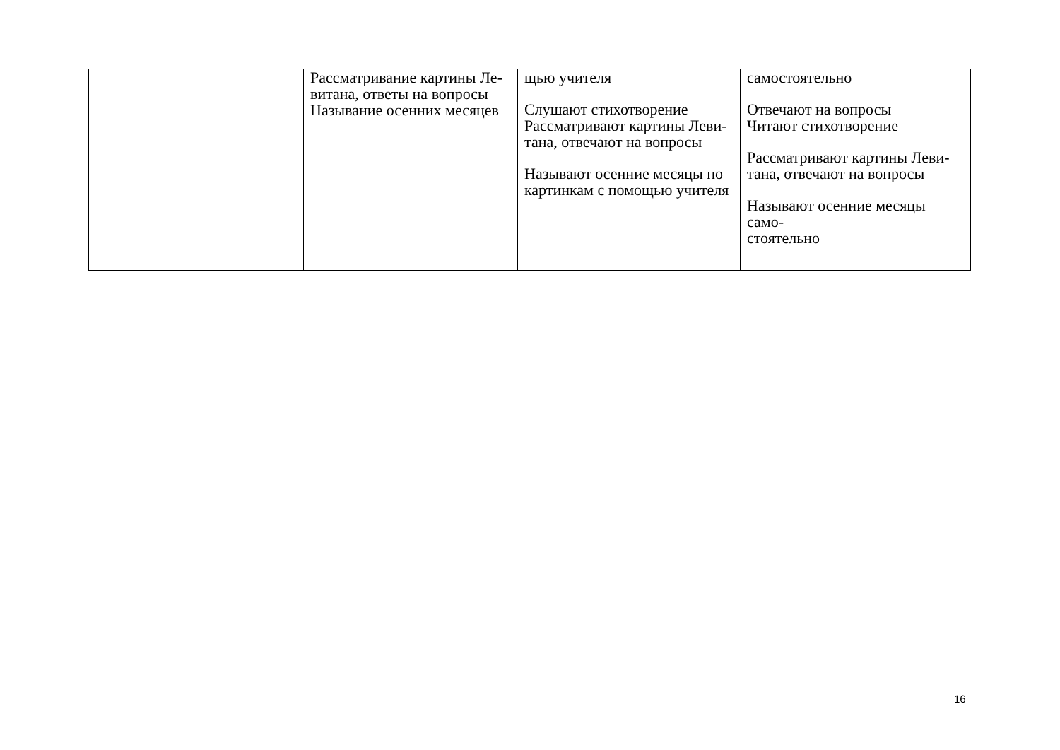| | | | Рассматривание картины Ле- витана, ответы на вопросы Называние осенних месяцев | щью учителя Слушают стихотворение Рассматривают картины Леви- тана, отвечают на вопросы Называют осенние месяцы по картинкам с помощью учителя | самостоятельно Отвечают на вопросы Читают стихотворение Рассматривают картины Леви- тана, отвечают на вопросы Называют осенние месяцы само- стоятельно |
16